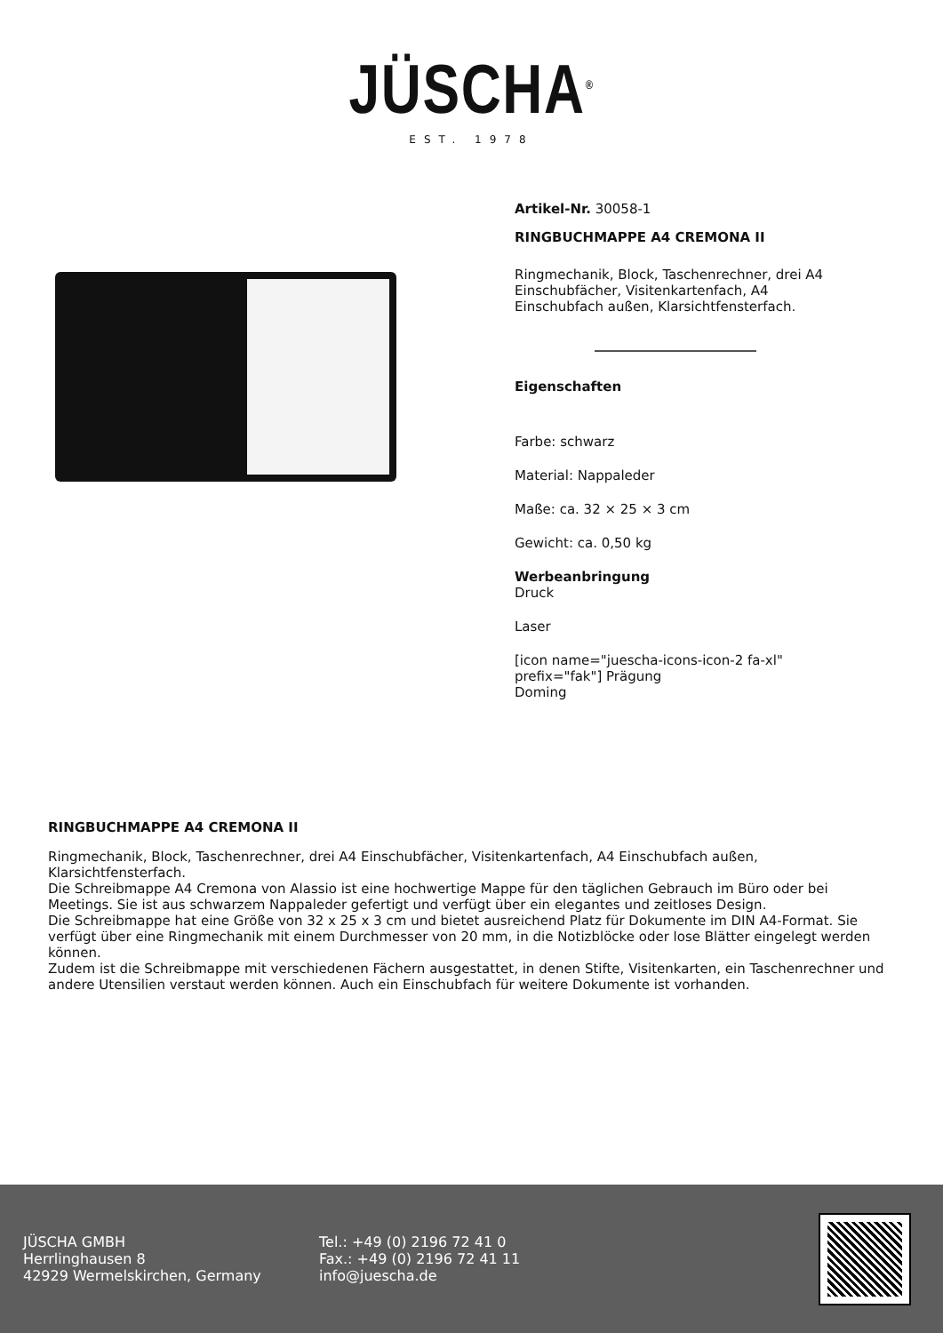JÜSCHA<sup>®</sup>
EST. 1978
Artikel-Nr. 30058-1
RINGBUCHMAPPE A4 CREMONA II
Ringmechanik, Block, Taschenrechner, drei A4 Einschubfächer, Visitenkartenfach, A4 Einschubfach außen, Klarsichtfensterfach.
Eigenschaften
Farbe: schwarz
Material: Nappaleder
Maße: ca. 32 × 25 × 3 cm
Gewicht: ca. 0,50 kg
Werbeanbringung
Druck
Laser
[icon name="juescha-icons-icon-2 fa-xl" prefix="fak"] Prägung
Doming
RINGBUCHMAPPE A4 CREMONA II
Ringmechanik, Block, Taschenrechner, drei A4 Einschubfächer, Visitenkartenfach, A4 Einschubfach außen, Klarsichtfensterfach.
Die Schreibmappe A4 Cremona von Alassio ist eine hochwertige Mappe für den täglichen Gebrauch im Büro oder bei Meetings. Sie ist aus schwarzem Nappaleder gefertigt und verfügt über ein elegantes und zeitloses Design.
Die Schreibmappe hat eine Größe von 32 x 25 x 3 cm und bietet ausreichend Platz für Dokumente im DIN A4-Format. Sie verfügt über eine Ringmechanik mit einem Durchmesser von 20 mm, in die Notizblöcke oder lose Blätter eingelegt werden können.
Zudem ist die Schreibmappe mit verschiedenen Fächern ausgestattet, in denen Stifte, Visitenkarten, ein Taschenrechner und andere Utensilien verstaut werden können. Auch ein Einschubfach für weitere Dokumente ist vorhanden.
JÜSCHA GMBH
Herrlinghausen 8
42929 Wermelskirchen, Germany
Tel.: +49 (0) 2196 72 41 0
Fax.: +49 (0) 2196 72 41 11
info@juescha.de